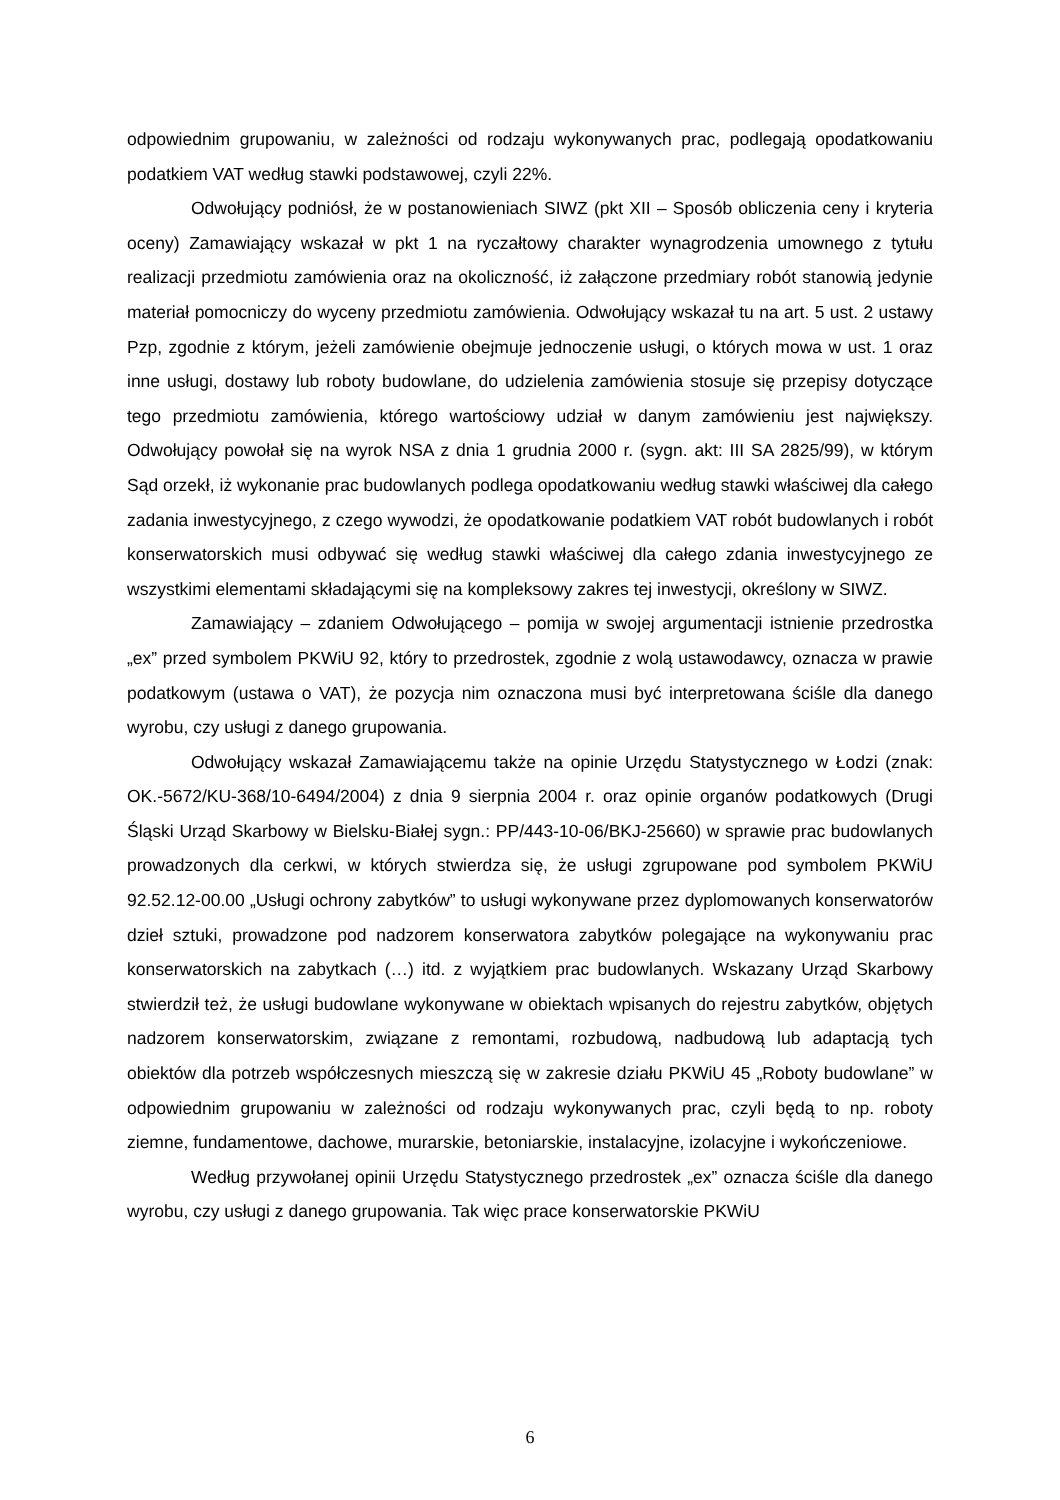odpowiednim grupowaniu, w zależności od rodzaju wykonywanych prac, podlegają opodatkowaniu podatkiem VAT według stawki podstawowej, czyli 22%.
Odwołujący podniósł, że w postanowieniach SIWZ (pkt XII – Sposób obliczenia ceny i kryteria oceny) Zamawiający wskazał w pkt 1 na ryczałtowy charakter wynagrodzenia umownego z tytułu realizacji przedmiotu zamówienia oraz na okoliczność, iż załączone przedmiary robót stanowią jedynie materiał pomocniczy do wyceny przedmiotu zamówienia. Odwołujący wskazał tu na art. 5 ust. 2 ustawy Pzp, zgodnie z którym, jeżeli zamówienie obejmuje jednoczenie usługi, o których mowa w ust. 1 oraz inne usługi, dostawy lub roboty budowlane, do udzielenia zamówienia stosuje się przepisy dotyczące tego przedmiotu zamówienia, którego wartościowy udział w danym zamówieniu jest największy. Odwołujący powołał się na wyrok NSA z dnia 1 grudnia 2000 r. (sygn. akt: III SA 2825/99), w którym Sąd orzekł, iż wykonanie prac budowlanych podlega opodatkowaniu według stawki właściwej dla całego zadania inwestycyjnego, z czego wywodzi, że opodatkowanie podatkiem VAT robót budowlanych i robót konserwatorskich musi odbywać się według stawki właściwej dla całego zdania inwestycyjnego ze wszystkimi elementami składającymi się na kompleksowy zakres tej inwestycji, określony w SIWZ.
Zamawiający – zdaniem Odwołującego – pomija w swojej argumentacji istnienie przedrostka „ex” przed symbolem PKWiU 92, który to przedrostek, zgodnie z wolą ustawodawcy, oznacza w prawie podatkowym (ustawa o VAT), że pozycja nim oznaczona musi być interpretowana ściśle dla danego wyrobu, czy usługi z danego grupowania.
Odwołujący wskazał Zamawiającemu także na opinie Urzędu Statystycznego w Łodzi (znak: OK.-5672/KU-368/10-6494/2004) z dnia 9 sierpnia 2004 r. oraz opinie organów podatkowych (Drugi Śląski Urząd Skarbowy w Bielsku-Białej sygn.: PP/443-10-06/BKJ-25660) w sprawie prac budowlanych prowadzonych dla cerkwi, w których stwierdza się, że usługi zgrupowane pod symbolem PKWiU 92.52.12-00.00 „Usługi ochrony zabytków” to usługi wykonywane przez dyplomowanych konserwatorów dzieł sztuki, prowadzone pod nadzorem konserwatora zabytków polegające na wykonywaniu prac konserwatorskich na zabytkach (…) itd. z wyjątkiem prac budowlanych. Wskazany Urząd Skarbowy stwierdził też, że usługi budowlane wykonywane w obiektach wpisanych do rejestru zabytków, objętych nadzorem konserwatorskim, związane z remontami, rozbudową, nadbudową lub adaptacją tych obiektów dla potrzeb współczesnych mieszczą się w zakresie działu PKWiU 45 „Roboty budowlane” w odpowiednim grupowaniu w zależności od rodzaju wykonywanych prac, czyli będą to np. roboty ziemne, fundamentowe, dachowe, murarskie, betoniarskie, instalacyjne, izolacyjne i wykończeniowe.
Według przywołanej opinii Urzędu Statystycznego przedrostek „ex” oznacza ściśle dla danego wyrobu, czy usługi z danego grupowania. Tak więc prace konserwatorskie PKWiU
6